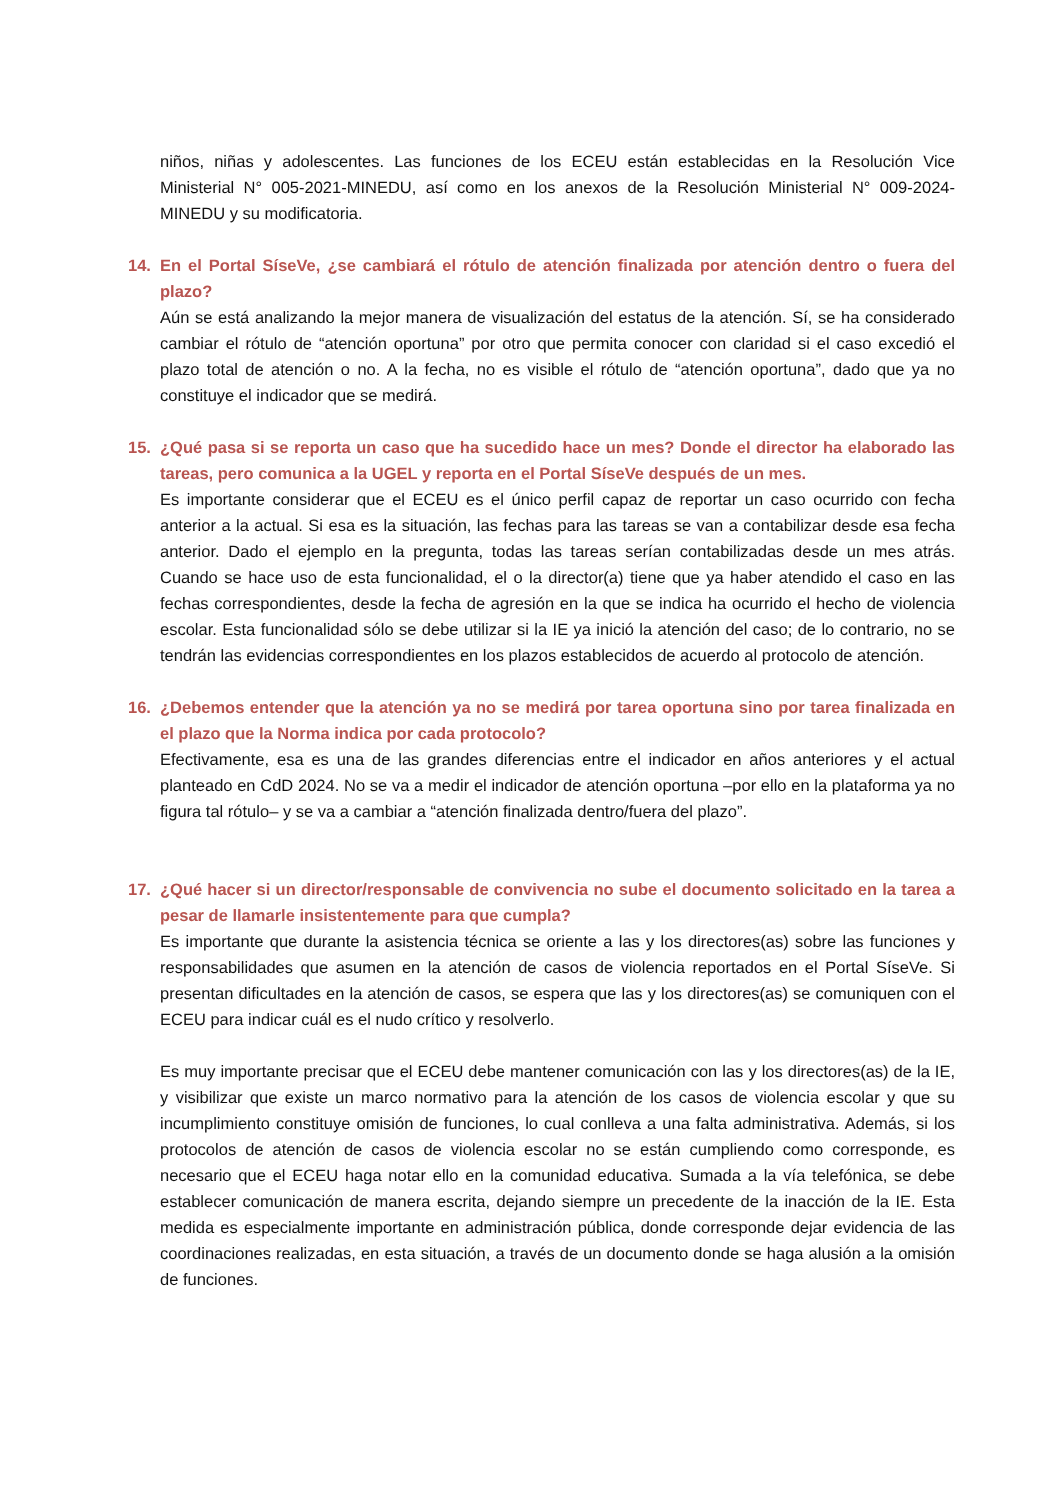niños, niñas y adolescentes. Las funciones de los ECEU están establecidas en la Resolución Vice Ministerial N° 005-2021-MINEDU, así como en los anexos de la Resolución Ministerial N° 009-2024-MINEDU y su modificatoria.
14. En el Portal SíseVe, ¿se cambiará el rótulo de atención finalizada por atención dentro o fuera del plazo?
Aún se está analizando la mejor manera de visualización del estatus de la atención. Sí, se ha considerado cambiar el rótulo de “atención oportuna” por otro que permita conocer con claridad si el caso excedió el plazo total de atención o no. A la fecha, no es visible el rótulo de “atención oportuna”, dado que ya no constituye el indicador que se medirá.
15. ¿Qué pasa si se reporta un caso que ha sucedido hace un mes? Donde el director ha elaborado las tareas, pero comunica a la UGEL y reporta en el Portal SíseVe después de un mes.
Es importante considerar que el ECEU es el único perfil capaz de reportar un caso ocurrido con fecha anterior a la actual. Si esa es la situación, las fechas para las tareas se van a contabilizar desde esa fecha anterior. Dado el ejemplo en la pregunta, todas las tareas serían contabilizadas desde un mes atrás. Cuando se hace uso de esta funcionalidad, el o la director(a) tiene que ya haber atendido el caso en las fechas correspondientes, desde la fecha de agresión en la que se indica ha ocurrido el hecho de violencia escolar. Esta funcionalidad sólo se debe utilizar si la IE ya inició la atención del caso; de lo contrario, no se tendrán las evidencias correspondientes en los plazos establecidos de acuerdo al protocolo de atención.
16. ¿Debemos entender que la atención ya no se medirá por tarea oportuna sino por tarea finalizada en el plazo que la Norma indica por cada protocolo?
Efectivamente, esa es una de las grandes diferencias entre el indicador en años anteriores y el actual planteado en CdD 2024. No se va a medir el indicador de atención oportuna –por ello en la plataforma ya no figura tal rótulo– y se va a cambiar a “atención finalizada dentro/fuera del plazo”.
17. ¿Qué hacer si un director/responsable de convivencia no sube el documento solicitado en la tarea a pesar de llamarle insistentemente para que cumpla?
Es importante que durante la asistencia técnica se oriente a las y los directores(as) sobre las funciones y responsabilidades que asumen en la atención de casos de violencia reportados en el Portal SíseVe. Si presentan dificultades en la atención de casos, se espera que las y los directores(as) se comuniquen con el ECEU para indicar cuál es el nudo crítico y resolverlo.
Es muy importante precisar que el ECEU debe mantener comunicación con las y los directores(as) de la IE, y visibilizar que existe un marco normativo para la atención de los casos de violencia escolar y que su incumplimiento constituye omisión de funciones, lo cual conlleva a una falta administrativa. Además, si los protocolos de atención de casos de violencia escolar no se están cumpliendo como corresponde, es necesario que el ECEU haga notar ello en la comunidad educativa. Sumada a la vía telefónica, se debe establecer comunicación de manera escrita, dejando siempre un precedente de la inacción de la IE. Esta medida es especialmente importante en administración pública, donde corresponde dejar evidencia de las coordinaciones realizadas, en esta situación, a través de un documento donde se haga alusión a la omisión de funciones.